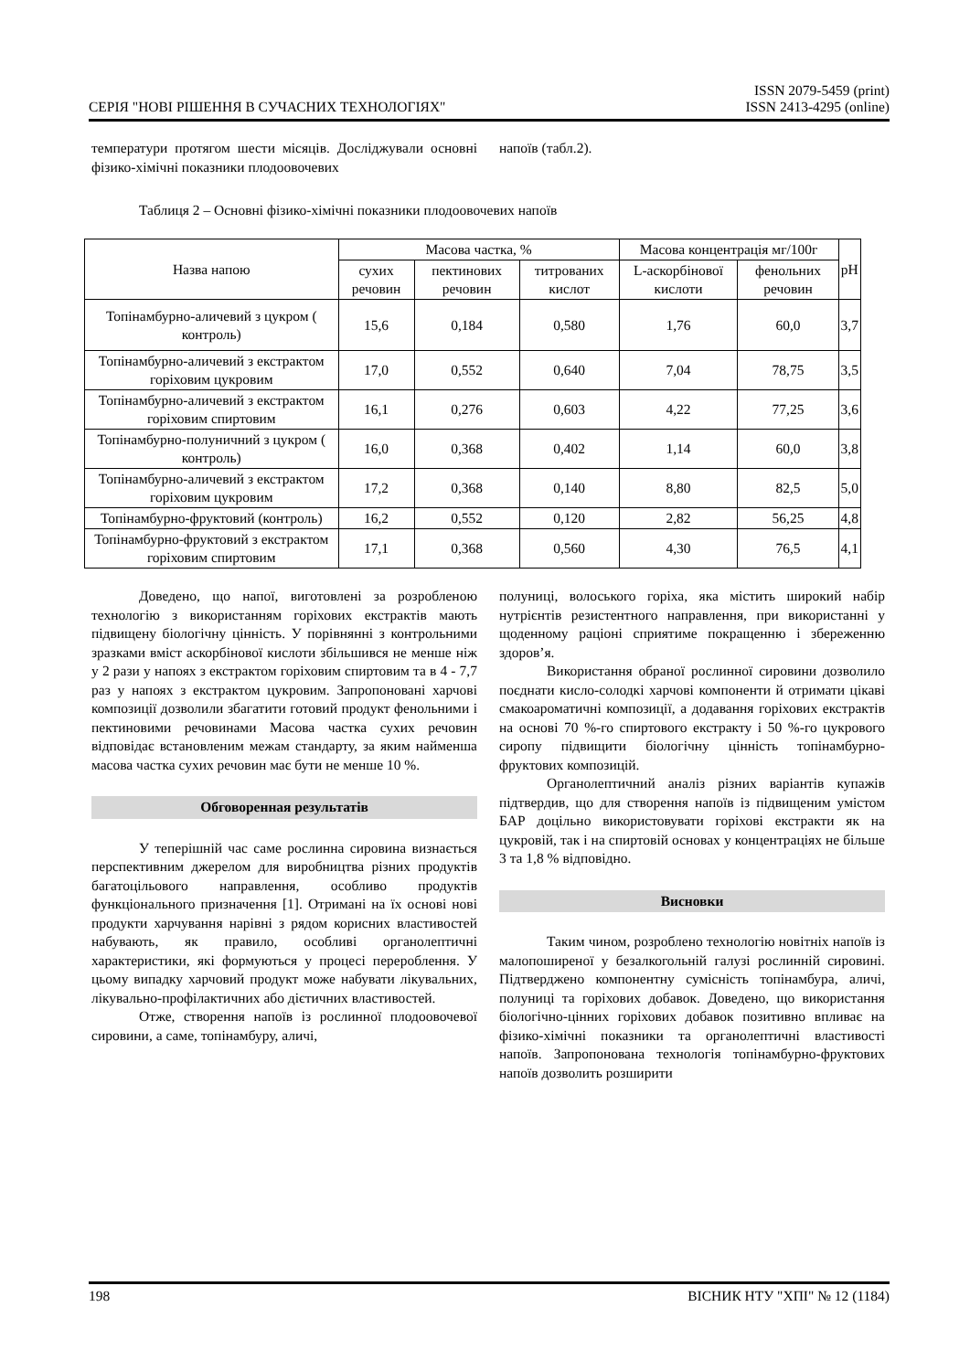СЕРІЯ "НОВІ РІШЕННЯ В СУЧАСНИХ ТЕХНОЛОГІЯХ"
ISSN 2079-5459 (print)
ISSN 2413-4295 (online)
температури протягом шести місяців. Досліджували основні фізико-хімічні показники плодоовочевих
напоїв (табл.2).
Таблиця 2 – Основні фізико-хімічні показники плодоовочевих напоїв
| Назва напою | Масова частка, % | | | Масова концентрація мг/100г | | pH |
| --- | --- | --- | --- | --- | --- | --- |
| | сухих речовин | пектинових речовин | титрованих кислот | L-аскорбінової кислоти | фенольних речовин | |
| Топінамбурно-аличевий з цукром ( контроль) | 15,6 | 0,184 | 0,580 | 1,76 | 60,0 | 3,7 |
| Топінамбурно-аличевий з екстрактом горіховим цукровим | 17,0 | 0,552 | 0,640 | 7,04 | 78,75 | 3,5 |
| Топінамбурно-аличевий з екстрактом горіховим спиртовим | 16,1 | 0,276 | 0,603 | 4,22 | 77,25 | 3,6 |
| Топінамбурно-полуничний з цукром ( контроль) | 16,0 | 0,368 | 0,402 | 1,14 | 60,0 | 3,8 |
| Топінамбурно-аличевий з екстрактом горіховим цукровим | 17,2 | 0,368 | 0,140 | 8,80 | 82,5 | 5,0 |
| Топінамбурно-фруктовий (контроль) | 16,2 | 0,552 | 0,120 | 2,82 | 56,25 | 4,8 |
| Топінамбурно-фруктовий з екстрактом горіховим спиртовим | 17,1 | 0,368 | 0,560 | 4,30 | 76,5 | 4,1 |
Доведено, що напої, виготовлені за розробленою технологію з використанням горіхових екстрактів мають підвищену біологічну цінність. У порівнянні з контрольними зразками вміст аскорбінової кислоти збільшився не менше ніж у 2 рази у напоях з екстрактом горіховим спиртовим та в 4 - 7,7 раз у напоях з екстрактом цукровим. Запропоновані харчові композиції дозволили збагатити готовий продукт фенольними і пектиновими речовинами Масова частка сухих речовин відповідає встановленим межам стандарту, за яким найменша масова частка сухих речовин має бути не менше 10 %.
Обговоренная результатів
У теперішній час саме рослинна сировина визнається перспективним джерелом для виробництва різних продуктів багатоцільового направлення, особливо продуктів функціонального призначення [1]. Отримані на їх основі нові продукти харчування нарівні з рядом корисних властивостей набувають, як правило, особливі органолептичні характеристики, які формуються у процесі перероблення. У цьому випадку харчовий продукт може набувати лікувальних, лікувально-профілактичних або дієтичних властивостей.
Отже, створення напоїв із рослинної плодоовочевої сировини, а саме, топінамбуру, аличі,
полуниці, волоського горіха, яка містить широкий набір нутрієнтів резистентного направлення, при використанні у щоденному раціоні сприятиме покращенню і збереженню здоров’я.
Використання обраної рослинної сировини дозволило поєднати кисло-солодкі харчові компоненти й отримати цікаві смакоароматичні композиції, а додавання горіхових екстрактів на основі 70 %-го спиртового екстракту і 50 %-го цукрового сиропу підвищити біологічну цінність топінамбурно-фруктових композицій.
Органолептичний аналіз різних варіантів купажів підтвердив, що для створення напоїв із підвищеним умістом БАР доцільно використовувати горіхові екстракти як на цукровій, так і на спиртовій основах у концентраціях не більше 3 та 1,8 % відповідно.
Висновки
Таким чином, розроблено технологію новітніх напоїв із малопоширеної у безалкогольній галузі рослинній сировині. Підтверджено компонентну сумісність топінамбура, аличі, полуниці та горіхових добавок. Доведено, що використання біологічно-цінних горіхових добавок позитивно впливає на фізико-хімічні показники та органолептичні властивості напоїв. Запропонована технологія топінамбурно-фруктових напоїв дозволить розширити
198 ВІСНИК НТУ "ХПІ" № 12 (1184)